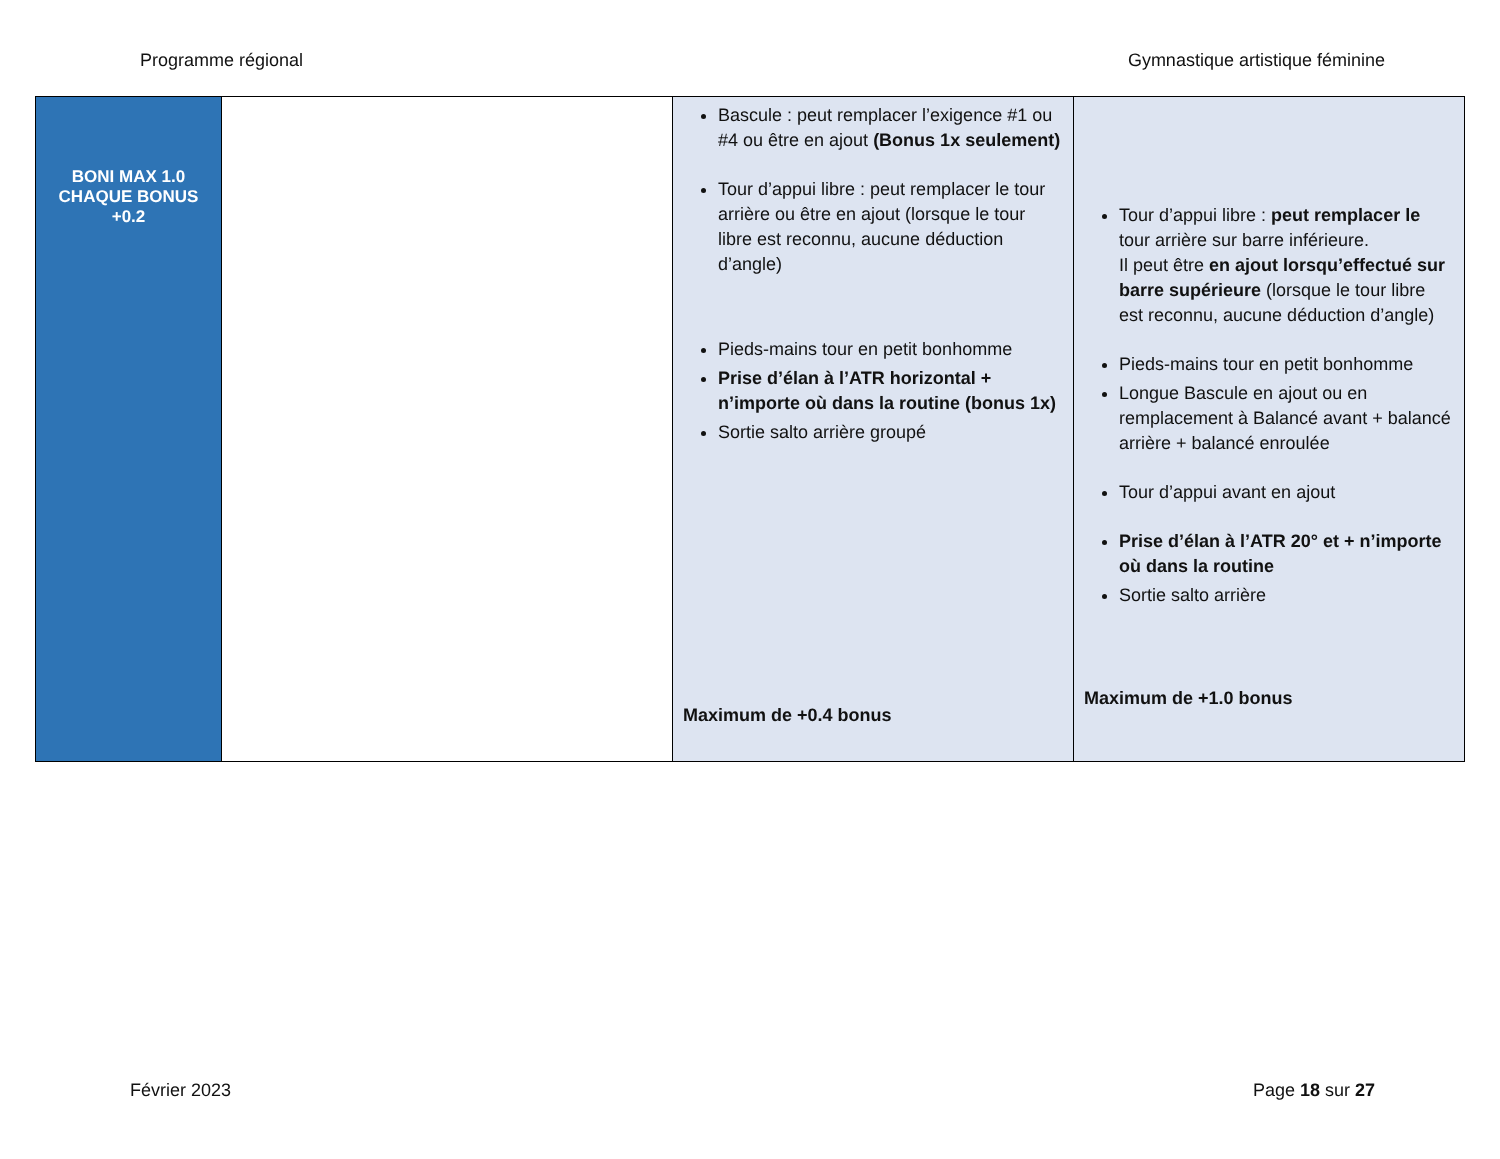Programme régional Gymnastique artistique féminine
| BONI MAX 1.0 CHAQUE BONUS +0.2 | | Bascule : peut remplacer l’exigence #1 ou #4 ou être en ajout (Bonus 1x seulement) Tour d’appui libre : peut remplacer le tour arrière ou être en ajout (lorsque le tour libre est reconnu, aucune déduction d’angle) Pieds-mains tour en petit bonhomme Prise d’élan à l’ATR horizontal + n’importe où dans la routine (bonus 1x) Sortie salto arrière groupé Maximum de +0.4 bonus | Tour d’appui libre : peut remplacer le tour arrière sur barre inférieure. Il peut être en ajout lorsqu’effectué sur barre supérieure (lorsque le tour libre est reconnu, aucune déduction d’angle) Pieds-mains tour en petit bonhomme Longue Bascule en ajout ou en remplacement à Balancé avant + balancé arrière + balancé enroulée Tour d’appui avant en ajout Prise d’élan à l’ATR 20° et + n’importe où dans la routine Sortie salto arrière Maximum de +1.0 bonus |
Février 2023 Page 18 sur 27